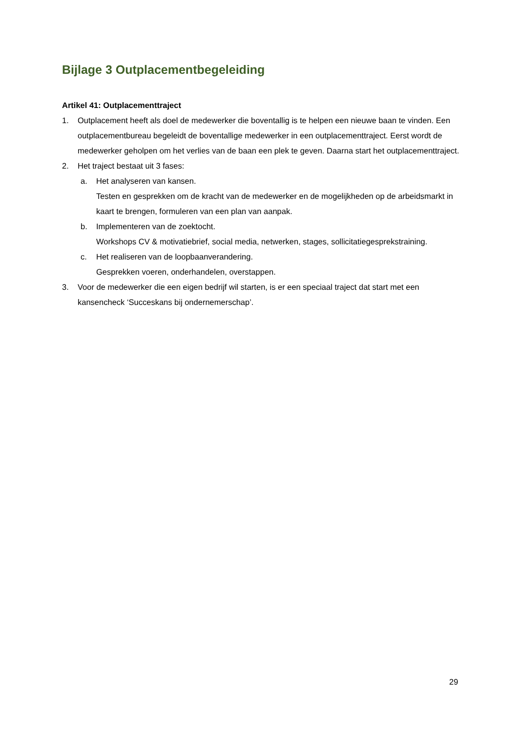Bijlage 3 Outplacementbegeleiding
Artikel 41: Outplacementtraject
1. Outplacement heeft als doel de medewerker die boventallig is te helpen een nieuwe baan te vinden. Een outplacementbureau begeleidt de boventallige medewerker in een outplacementtraject. Eerst wordt de medewerker geholpen om het verlies van de baan een plek te geven. Daarna start het outplacementtraject.
2. Het traject bestaat uit 3 fases:
a. Het analyseren van kansen.
Testen en gesprekken om de kracht van de medewerker en de mogelijkheden op de arbeidsmarkt in kaart te brengen, formuleren van een plan van aanpak.
b. Implementeren van de zoektocht.
Workshops CV & motivatiebrief, social media, netwerken, stages, sollicitatiegesprekstraining.
c. Het realiseren van de loopbaanverandering.
Gesprekken voeren, onderhandelen, overstappen.
3. Voor de medewerker die een eigen bedrijf wil starten, is er een speciaal traject dat start met een kansencheck ‘Succeskans bij ondernemerschap’.
29